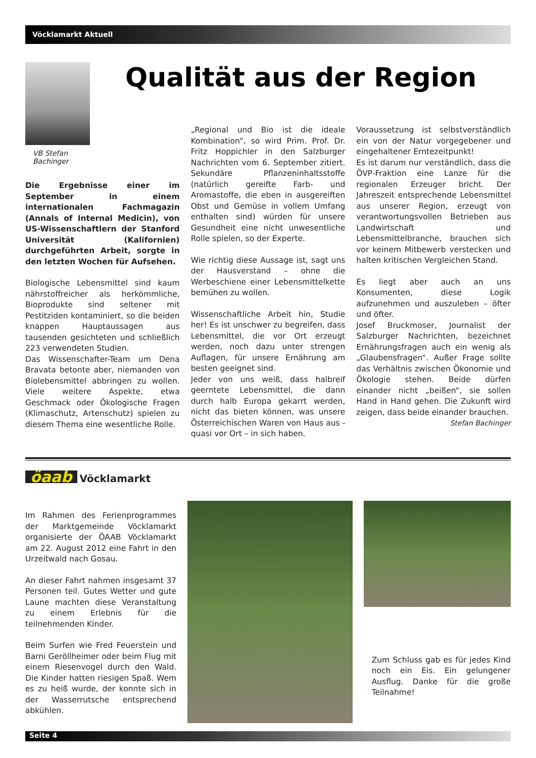Vöcklamarkt Aktuell
VB Stefan
Bachinger
Qualität aus der Region
Die Ergebnisse einer im September in einem internationalen Fachmagazin (Annals of Internal Medicin), von US-Wissenschaftlern der Stanford Universität (Kalifornien) durchgeführten Arbeit, sorgte in den letzten Wochen für Aufsehen.
Biologische Lebensmittel sind kaum nährstoffreicher als herkömmliche, Bioprodukte sind seltener mit Pestitziden kontaminiert, so die beiden knappen Hauptaussagen aus tausenden gesichteten und schließlich 223 verwendeten Studien.
Das Wissenschafter-Team um Dena Bravata betonte aber, niemanden von Biolebensmittel abbringen zu wollen. Viele weitere Aspekte, etwa Geschmack oder Ökologische Fragen (Klimaschutz, Artenschutz) spielen zu diesem Thema eine wesentliche Rolle.
„Regional und Bio ist die ideale Kombination“, so wird Prim. Prof. Dr. Fritz Hoppichler in den Salzburger Nachrichten vom 6. September zitiert. Sekundäre Pflanzeninhaltsstoffe (natürlich gereifte Farb- und Aromastoffe, die eben in ausgereiften Obst und Gemüse in vollem Umfang enthalten sind) würden für unsere Gesundheit eine nicht unwesentliche Rolle spielen, so der Experte.
Wie richtig diese Aussage ist, sagt uns der Hausverstand – ohne die Werbeschiene einer Lebensmittelkette bemühen zu wollen.
Wissenschaftliche Arbeit hin, Studie her! Es ist unschwer zu begreifen, dass Lebensmittel, die vor Ort erzeugt werden, noch dazu unter strengen Auflagen, für unsere Ernährung am besten geeignet sind.
Jeder von uns weiß, dass halbreif geerntete Lebensmittel, die dann durch halb Europa gekarrt werden, nicht das bieten können, was unsere Österreichischen Waren von Haus aus - quasi vor Ort – in sich haben.
Voraussetzung ist selbstverständlich ein von der Natur vorgegebener und eingehaltener Erntezeitpunkt!
Es ist darum nur verständlich, dass die ÖVP-Fraktion eine Lanze für die regionalen Erzeuger bricht. Der Jahreszeit entsprechende Lebensmittel aus unserer Region, erzeugt von verantwortungsvollen Betrieben aus Landwirtschaft und Lebensmittelbranche, brauchen sich vor keinem Mitbewerb verstecken und halten kritischen Vergleichen Stand.
Es liegt aber auch an uns Konsumenten, diese Logik aufzunehmen und auszuleben – öfter und öfter.
Josef Bruckmoser, Journalist der Salzburger Nachrichten, bezeichnet Ernährungsfragen auch ein wenig als „Glaubensfragen“. Außer Frage sollte das Verhältnis zwischen Ökonomie und Ökologie stehen. Beide dürfen einander nicht „beißen“, sie sollen Hand in Hand gehen. Die Zukunft wird zeigen, dass beide einander brauchen.
Stefan Bachinger
öaab Vöcklamarkt
Im Rahmen des Ferienprogrammes der Marktgemeinde Vöcklamarkt organisierte der ÖAAB Vöcklamarkt am 22. August 2012 eine Fahrt in den Urzeitwald nach Gosau.
An dieser Fahrt nahmen insgesamt 37 Personen teil. Gutes Wetter und gute Laune machten diese Veranstaltung zu einem Erlebnis für die teilnehmenden Kinder.
Beim Surfen wie Fred Feuerstein und Barni Geröllheimer oder beim Flug mit einem Riesenvogel durch den Wald. Die Kinder hatten riesigen Spaß. Wem es zu heiß wurde, der konnte sich in der Wasserrutsche entsprechend abkühlen.
Zum Schluss gab es für jedes Kind noch ein Eis. Ein gelungener Ausflug. Danke für die große Teilnahme!
Seite 4